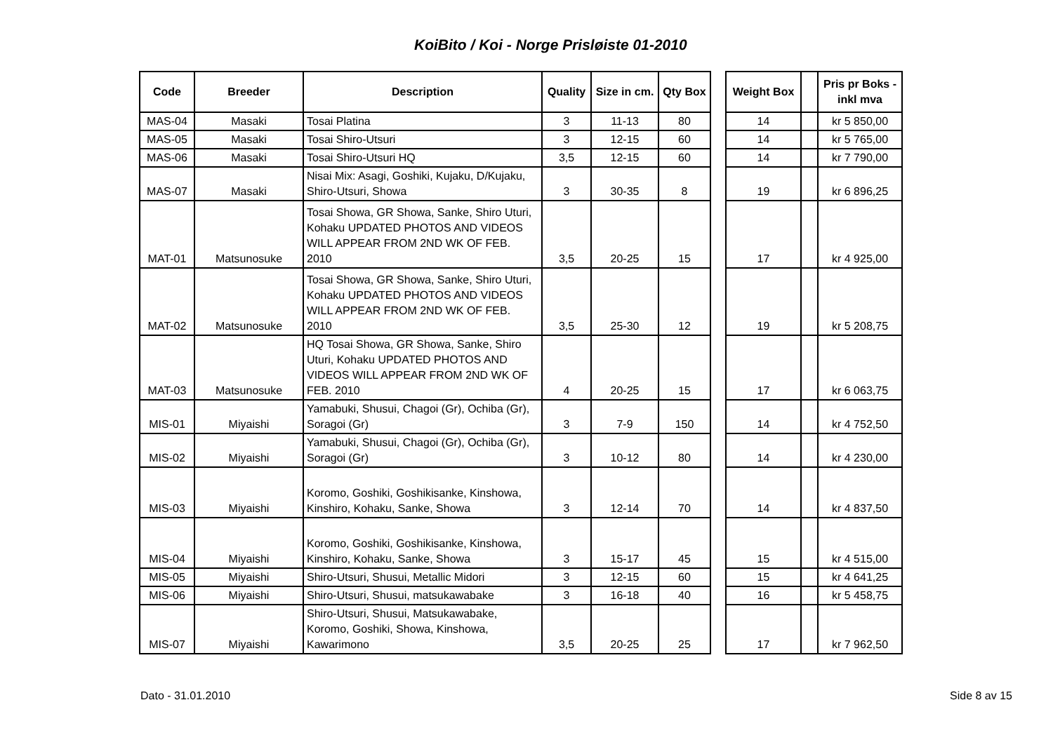KoiBito / Koi - Norge Prisløiste 01-2010
| Code | Breeder | Description | Quality | Size in cm. | Qty Box | | Weight Box | | Pris pr Boks - inkl mva |
| --- | --- | --- | --- | --- | --- | --- | --- | --- | --- |
| MAS-04 | Masaki | Tosai Platina | 3 | 11-13 | 80 | | 14 | | kr 5 850,00 |
| MAS-05 | Masaki | Tosai Shiro-Utsuri | 3 | 12-15 | 60 | | 14 | | kr 5 765,00 |
| MAS-06 | Masaki | Tosai Shiro-Utsuri HQ | 3,5 | 12-15 | 60 | | 14 | | kr 7 790,00 |
| MAS-07 | Masaki | Nisai Mix: Asagi, Goshiki, Kujaku, D/Kujaku, Shiro-Utsuri, Showa | 3 | 30-35 | 8 | | 19 | | kr 6 896,25 |
| MAT-01 | Matsunosuke | Tosai Showa, GR Showa, Sanke, Shiro Uturi, Kohaku UPDATED PHOTOS AND VIDEOS WILL APPEAR FROM 2ND WK OF FEB. 2010 | 3,5 | 20-25 | 15 | | 17 | | kr 4 925,00 |
| MAT-02 | Matsunosuke | Tosai Showa, GR Showa, Sanke, Shiro Uturi, Kohaku UPDATED PHOTOS AND VIDEOS WILL APPEAR FROM 2ND WK OF FEB. 2010 | 3,5 | 25-30 | 12 | | 19 | | kr 5 208,75 |
| MAT-03 | Matsunosuke | HQ Tosai Showa, GR Showa, Sanke, Shiro Uturi, Kohaku UPDATED PHOTOS AND VIDEOS WILL APPEAR FROM 2ND WK OF FEB. 2010 | 4 | 20-25 | 15 | | 17 | | kr 6 063,75 |
| MIS-01 | Miyaishi | Yamabuki, Shusui, Chagoi (Gr), Ochiba (Gr), Soragoi (Gr) | 3 | 7-9 | 150 | | 14 | | kr 4 752,50 |
| MIS-02 | Miyaishi | Yamabuki, Shusui, Chagoi (Gr), Ochiba (Gr), Soragoi (Gr) | 3 | 10-12 | 80 | | 14 | | kr 4 230,00 |
| MIS-03 | Miyaishi | Koromo, Goshiki, Goshikisanke, Kinshowa, Kinshiro, Kohaku, Sanke, Showa | 3 | 12-14 | 70 | | 14 | | kr 4 837,50 |
| MIS-04 | Miyaishi | Koromo, Goshiki, Goshikisanke, Kinshowa, Kinshiro, Kohaku, Sanke, Showa | 3 | 15-17 | 45 | | 15 | | kr 4 515,00 |
| MIS-05 | Miyaishi | Shiro-Utsuri, Shusui, Metallic Midori | 3 | 12-15 | 60 | | 15 | | kr 4 641,25 |
| MIS-06 | Miyaishi | Shiro-Utsuri, Shusui, matsukawabake | 3 | 16-18 | 40 | | 16 | | kr 5 458,75 |
| MIS-07 | Miyaishi | Shiro-Utsuri, Shusui, Matsukawabake, Koromo, Goshiki, Showa, Kinshowa, Kawarimono | 3,5 | 20-25 | 25 | | 17 | | kr 7 962,50 |
Dato - 31.01.2010 Side 8 av 15